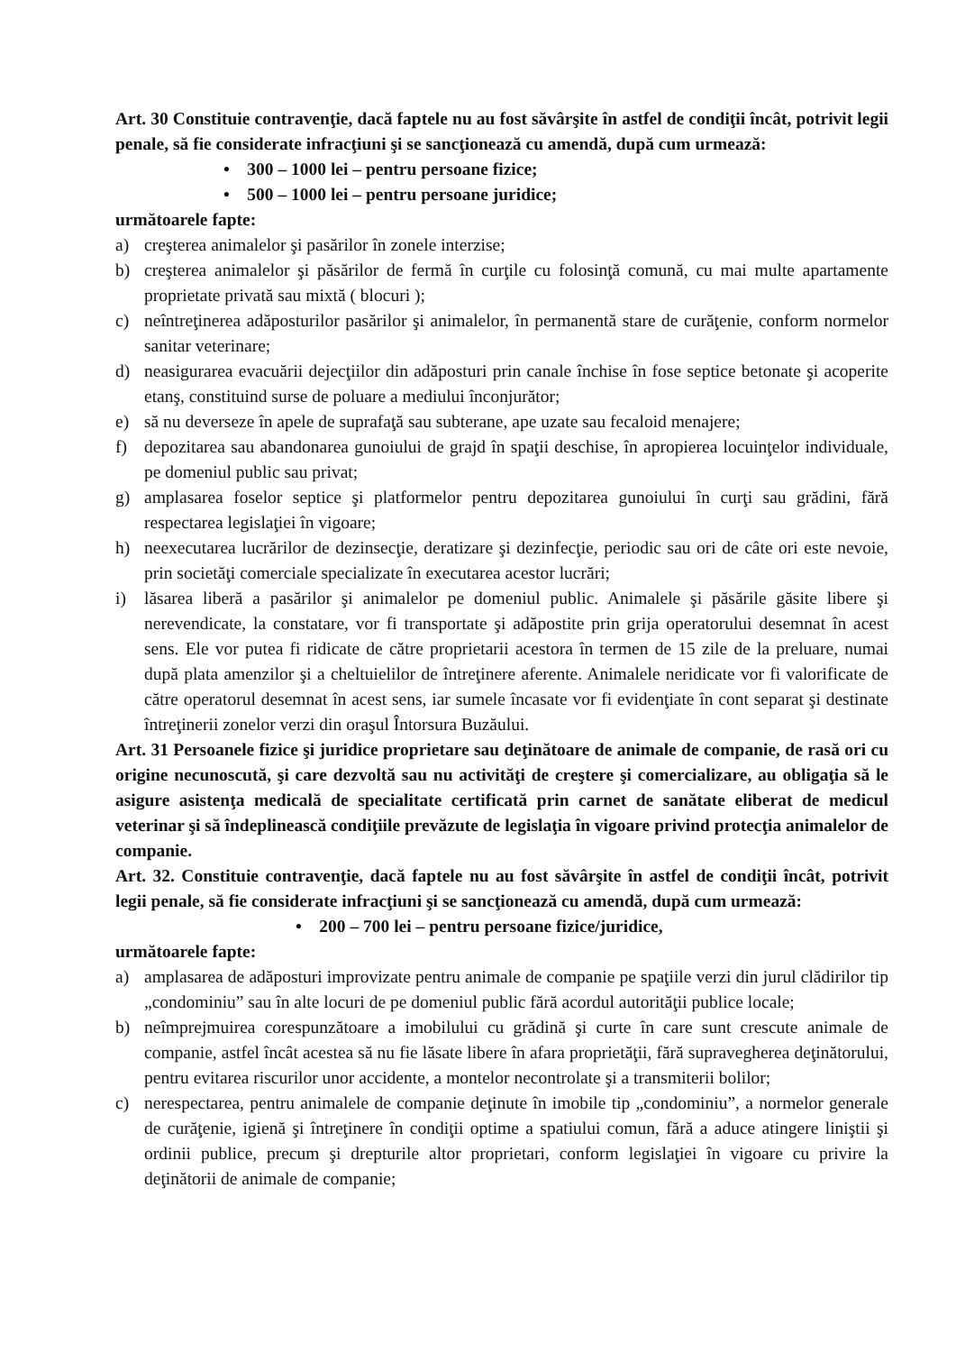Art. 30 Constituie contravenţie, dacă faptele nu au fost săvârşite în astfel de condiţii încât, potrivit legii penale, să fie considerate infracţiuni şi se sancţionează cu amendă, după cum urmează:
• 300 – 1000 lei – pentru persoane fizice;
• 500 – 1000 lei – pentru persoane juridice;
următoarele fapte:
a) creşterea animalelor şi pasărilor în zonele interzise;
b) creşterea animalelor şi păsărilor de fermă în curţile cu folosinţă comună, cu mai multe apartamente proprietate privată sau mixtă ( blocuri );
c) neîntreţinerea adăposturilor pasărilor şi animalelor, în permanentă stare de curăţenie, conform normelor sanitar veterinare;
d) neasigurarea evacuării dejecţiilor din adăposturi prin canale închise în fose septice betonate şi acoperite etanş, constituind surse de poluare a mediului înconjurător;
e) să nu deverseze în apele de suprafaţă sau subterane, ape uzate sau fecaloid menajere;
f) depozitarea sau abandonarea gunoiului de grajd în spaţii deschise, în apropierea locuinţelor individuale, pe domeniul public sau privat;
g) amplasarea foselor septice şi platformelor pentru depozitarea gunoiului în curţi sau grădini, fără respectarea legislaţiei în vigoare;
h) neexecutarea lucrărilor de dezinsecţie, deratizare şi dezinfecţie, periodic sau ori de câte ori este nevoie, prin societăţi comerciale specializate în executarea acestor lucrări;
i) lăsarea liberă a pasărilor şi animalelor pe domeniul public. Animalele şi păsările găsite libere şi nerevendicate, la constatare, vor fi transportate şi adăpostite prin grija operatorului desemnat în acest sens. Ele vor putea fi ridicate de către proprietarii acestora în termen de 15 zile de la preluare, numai după plata amenzilor şi a cheltuielilor de întreţinere aferente. Animalele neridicate vor fi valorificate de către operatorul desemnat în acest sens, iar sumele încasate vor fi evidenţiate în cont separat şi destinate întreţinerii zonelor verzi din oraşul Întorsura Buzăului.
Art. 31 Persoanele fizice şi juridice proprietare sau deţinătoare de animale de companie, de rasă ori cu origine necunoscută, şi care dezvoltă sau nu activităţi de creştere şi comercializare, au obligaţia să le asigure asistenţa medicală de specialitate certificată prin carnet de sanătate eliberat de medicul veterinar şi să îndeplinească condiţiile prevăzute de legislaţia în vigoare privind protecţia animalelor de companie.
Art. 32. Constituie contravenţie, dacă faptele nu au fost săvârşite în astfel de condiţii încât, potrivit legii penale, să fie considerate infracţiuni şi se sancţionează cu amendă, după cum urmează:
• 200 – 700 lei – pentru persoane fizice/juridice,
următoarele fapte:
a) amplasarea de adăposturi improvizate pentru animale de companie pe spaţiile verzi din jurul clădirilor tip „condominiu” sau în alte locuri de pe domeniul public fără acordul autorităţii publice locale;
b) neîmprejmuirea corespunzătoare a imobilului cu grădină şi curte în care sunt crescute animale de companie, astfel încât acestea să nu fie lăsate libere în afara proprietăţii, fără supravegherea deţinătorului, pentru evitarea riscurilor unor accidente, a montelor necontrolate şi a transmiterii bolilor;
c) nerespectarea, pentru animalele de companie deţinute în imobile tip „condominiu”, a normelor generale de curăţenie, igienă şi întreţinere în condiţii optime a spatiului comun, fără a aduce atingere liniştii şi ordinii publice, precum şi drepturile altor proprietari, conform legislaţiei în vigoare cu privire la deţinătorii de animale de companie;